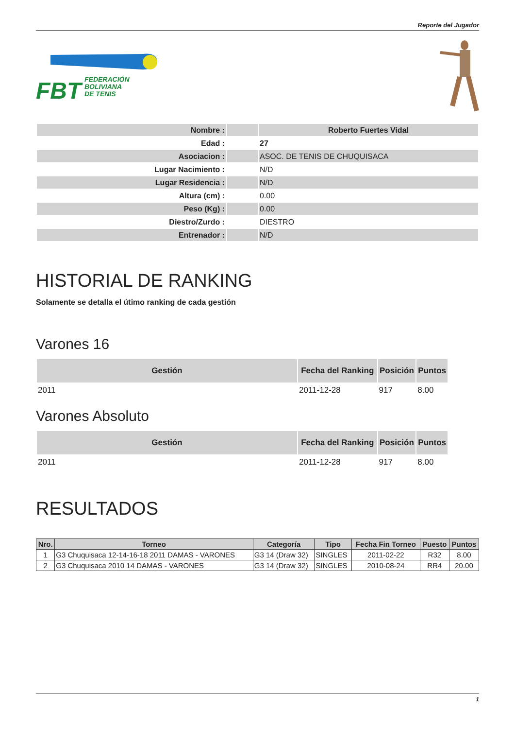Reporte del Jugador
FBT
FEDERACIÓN
BOLIVIANA
DE TENIS
| Nombre : | | Roberto Fuertes Vidal |
| Edad : | | 27 |
| Asociacion : | | ASOC. DE TENIS DE CHUQUISACA |
| Lugar Nacimiento : | | N/D |
| Lugar Residencia : | | N/D |
| Altura (cm) : | | 0.00 |
| Peso (Kg) : | | 0.00 |
| Diestro/Zurdo : | | DIESTRO |
| Entrenador : | | N/D |
HISTORIAL DE RANKING
Solamente se detalla el útimo ranking de cada gestión
Varones 16
| Gestión | Fecha del Ranking | Posición | Puntos |
| --- | --- | --- | --- |
| 2011 | 2011-12-28 | 917 | 8.00 |
Varones Absoluto
| Gestión | Fecha del Ranking | Posición | Puntos |
| --- | --- | --- | --- |
| 2011 | 2011-12-28 | 917 | 8.00 |
RESULTADOS
| Nro. | Torneo | Categoría | Tipo | Fecha Fin Torneo | Puesto | Puntos |
| --- | --- | --- | --- | --- | --- | --- |
| 1 | G3 Chuquisaca 12-14-16-18 2011 DAMAS - VARONES | G3 14 (Draw 32) | SINGLES | 2011-02-22 | R32 | 8.00 |
| 2 | G3 Chuquisaca 2010 14 DAMAS - VARONES | G3 14 (Draw 32) | SINGLES | 2010-08-24 | RR4 | 20.00 |
1